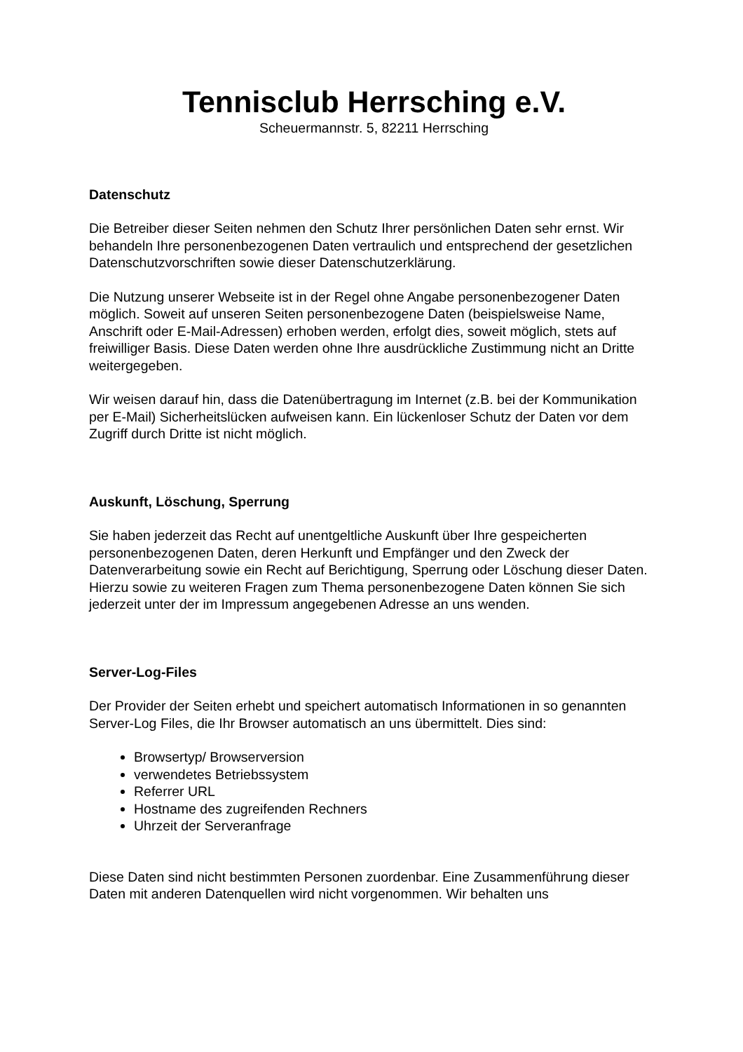Tennisclub Herrsching e.V.
Scheuermannstr. 5, 82211 Herrsching
Datenschutz
Die Betreiber dieser Seiten nehmen den Schutz Ihrer persönlichen Daten sehr ernst. Wir behandeln Ihre personenbezogenen Daten vertraulich und entsprechend der gesetzlichen Datenschutzvorschriften sowie dieser Datenschutzerklärung.
Die Nutzung unserer Webseite ist in der Regel ohne Angabe personenbezogener Daten möglich. Soweit auf unseren Seiten personenbezogene Daten (beispielsweise Name, Anschrift oder E-Mail-Adressen) erhoben werden, erfolgt dies, soweit möglich, stets auf freiwilliger Basis. Diese Daten werden ohne Ihre ausdrückliche Zustimmung nicht an Dritte weitergegeben.
Wir weisen darauf hin, dass die Datenübertragung im Internet (z.B. bei der Kommunikation per E-Mail) Sicherheitslücken aufweisen kann. Ein lückenloser Schutz der Daten vor dem Zugriff durch Dritte ist nicht möglich.
Auskunft, Löschung, Sperrung
Sie haben jederzeit das Recht auf unentgeltliche Auskunft über Ihre gespeicherten personenbezogenen Daten, deren Herkunft und Empfänger und den Zweck der Datenverarbeitung sowie ein Recht auf Berichtigung, Sperrung oder Löschung dieser Daten. Hierzu sowie zu weiteren Fragen zum Thema personenbezogene Daten können Sie sich jederzeit unter der im Impressum angegebenen Adresse an uns wenden.
Server-Log-Files
Der Provider der Seiten erhebt und speichert automatisch Informationen in so genannten Server-Log Files, die Ihr Browser automatisch an uns übermittelt. Dies sind:
Browsertyp/ Browserversion
verwendetes Betriebssystem
Referrer URL
Hostname des zugreifenden Rechners
Uhrzeit der Serveranfrage
Diese Daten sind nicht bestimmten Personen zuordenbar. Eine Zusammenführung dieser Daten mit anderen Datenquellen wird nicht vorgenommen. Wir behalten uns